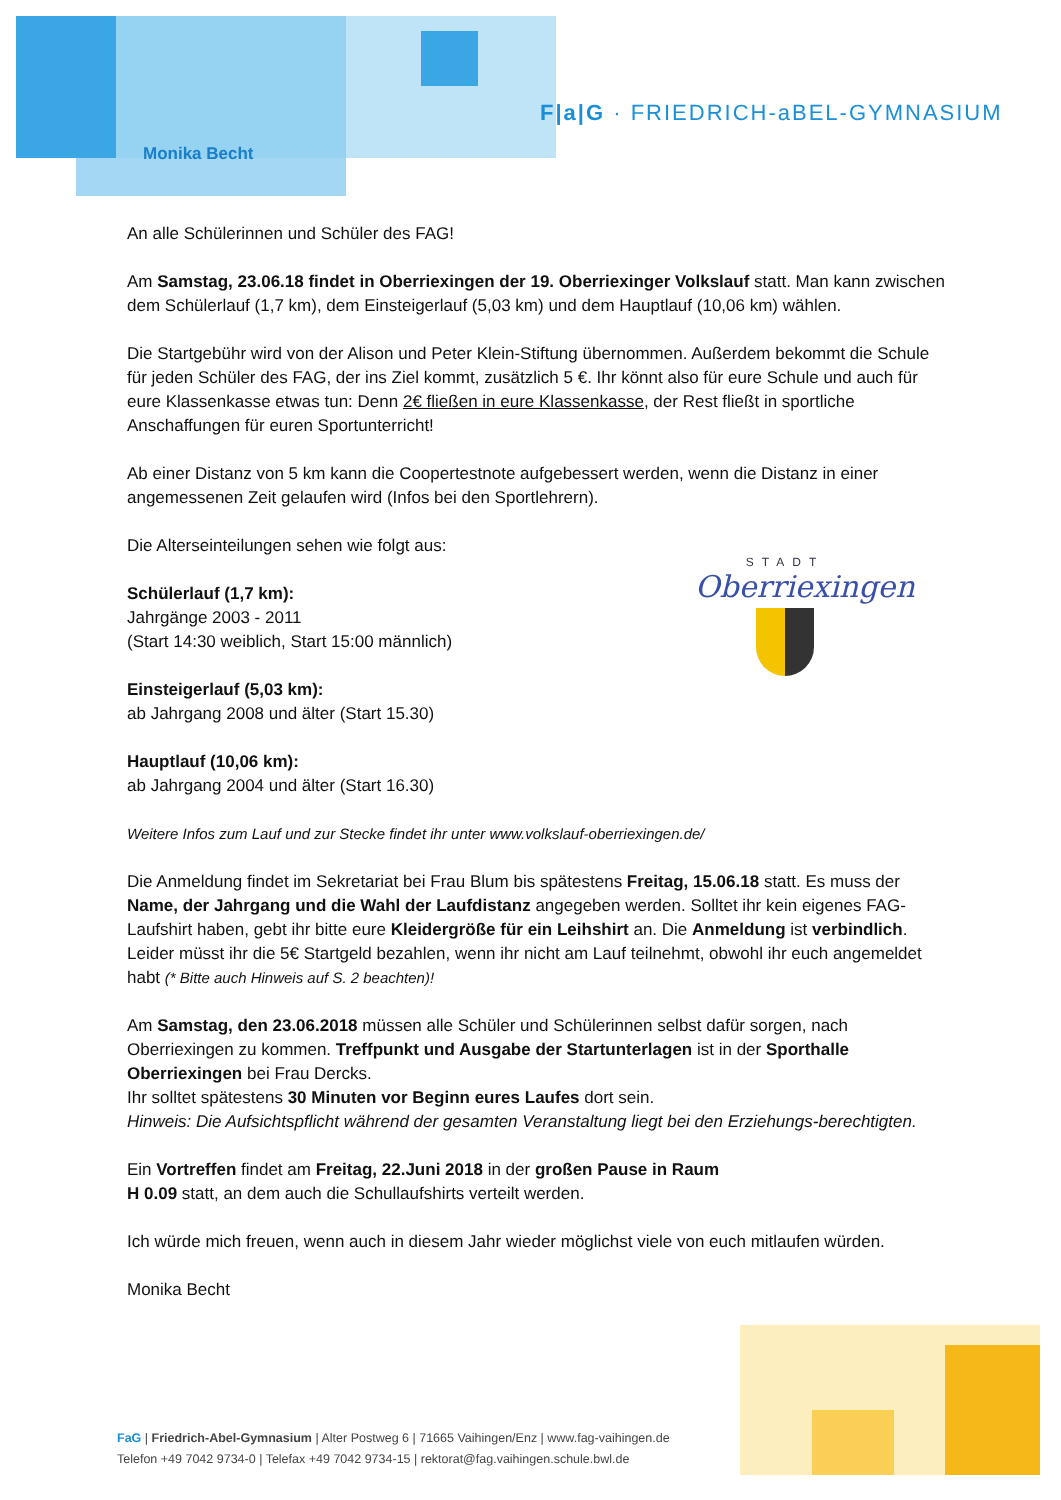Monika Becht
F|a|G · FRIEDRICH-aBEL-GYMNASIUM
An alle Schülerinnen und Schüler des FAG!
Am Samstag, 23.06.18 findet in Oberriexingen der 19. Oberriexinger Volkslauf statt. Man kann zwischen dem Schülerlauf (1,7 km), dem Einsteigerlauf (5,03 km) und dem Hauptlauf (10,06 km) wählen.
Die Startgebühr wird von der Alison und Peter Klein-Stiftung übernommen. Außerdem bekommt die Schule für jeden Schüler des FAG, der ins Ziel kommt, zusätzlich 5 €. Ihr könnt also für eure Schule und auch für eure Klassenkasse etwas tun: Denn 2€ fließen in eure Klassenkasse, der Rest fließt in sportliche Anschaffungen für euren Sportunterricht!
Ab einer Distanz von 5 km kann die Coopertestnote aufgebessert werden, wenn die Distanz in einer angemessenen Zeit gelaufen wird (Infos bei den Sportlehrern).
Die Alterseinteilungen sehen wie folgt aus:
Schülerlauf (1,7 km):
Jahrgänge 2003 - 2011
(Start 14:30 weiblich, Start 15:00 männlich)
Einsteigerlauf (5,03 km):
ab Jahrgang 2008 und älter (Start 15.30)
Hauptlauf (10,06 km):
ab Jahrgang 2004 und älter (Start 16.30)
Weitere Infos zum Lauf und zur Stecke findet ihr unter www.volkslauf-oberriexingen.de/
Die Anmeldung findet im Sekretariat bei Frau Blum bis spätestens Freitag, 15.06.18 statt. Es muss der Name, der Jahrgang und die Wahl der Laufdistanz angegeben werden. Solltet ihr kein eigenes FAG-Laufshirt haben, gebt ihr bitte eure Kleidergröße für ein Leihshirt an. Die Anmeldung ist verbindlich. Leider müsst ihr die 5€ Startgeld bezahlen, wenn ihr nicht am Lauf teilnehmt, obwohl ihr euch angemeldet habt (* Bitte auch Hinweis auf S. 2 beachten)!
Am Samstag, den 23.06.2018 müssen alle Schüler und Schülerinnen selbst dafür sorgen, nach Oberriexingen zu kommen. Treffpunkt und Ausgabe der Startunterlagen ist in der Sporthalle Oberriexingen bei Frau Dercks.
Ihr solltet spätestens 30 Minuten vor Beginn eures Laufes dort sein.
Hinweis: Die Aufsichtspflicht während der gesamten Veranstaltung liegt bei den Erziehungs-berechtigten.
Ein Vortreffen findet am Freitag, 22.Juni 2018 in der großen Pause in Raum
H 0.09 statt, an dem auch die Schullaufshirts verteilt werden.
Ich würde mich freuen, wenn auch in diesem Jahr wieder möglichst viele von euch mitlaufen würden.
Monika Becht
STADT
Oberriexingen
FaG | Friedrich-Abel-Gymnasium | Alter Postweg 6 | 71665 Vaihingen/Enz | www.fag-vaihingen.de
Telefon +49 7042 9734-0 | Telefax +49 7042 9734-15 | rektorat@fag.vaihingen.schule.bwl.de